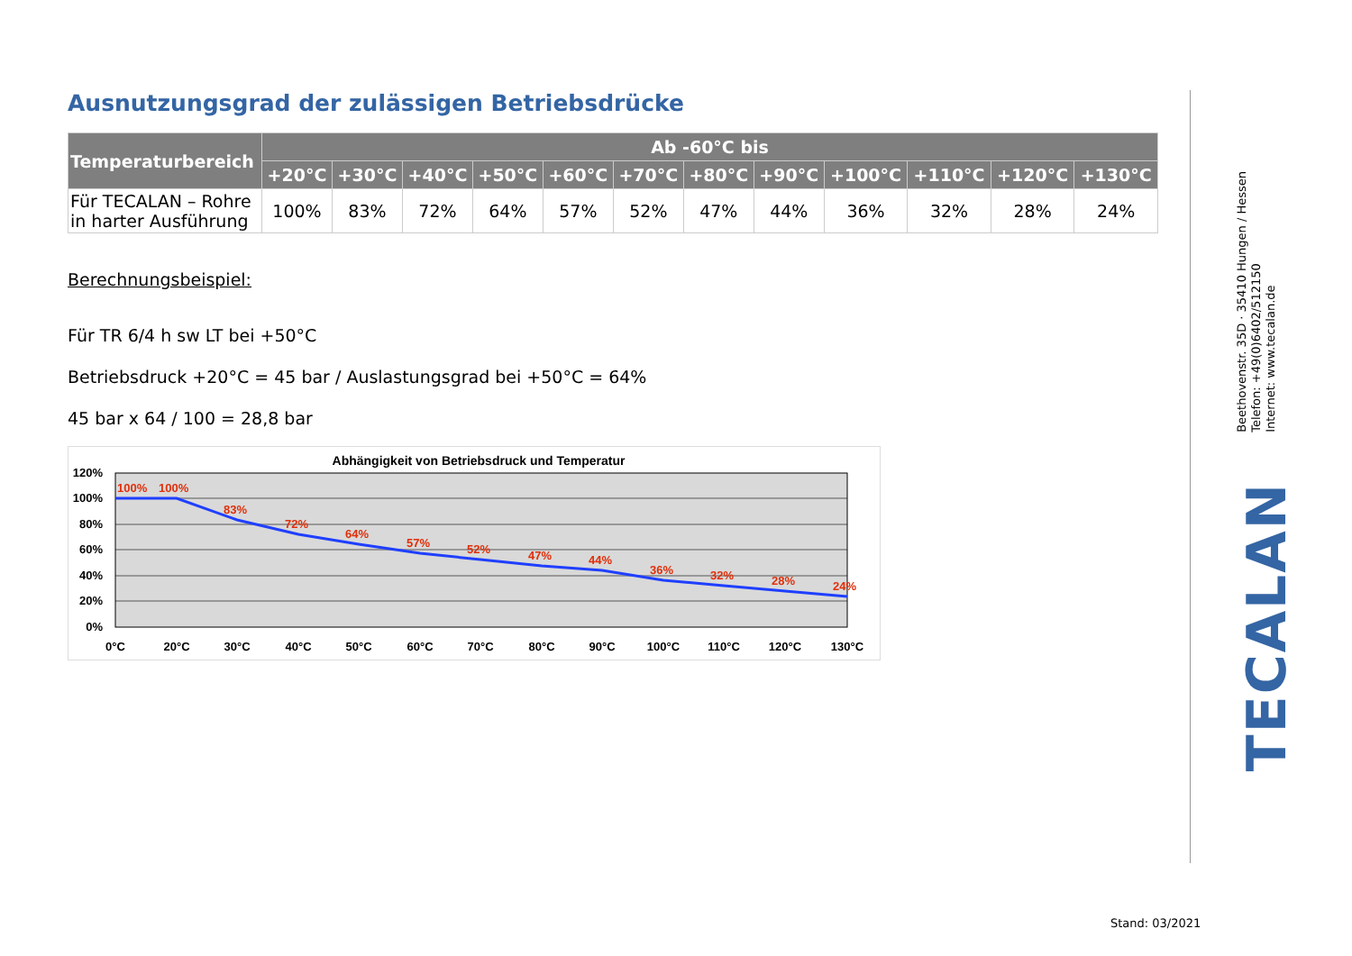Ausnutzungsgrad der zulässigen Betriebsdrücke
| Temperaturbereich | Ab -60°C bis | | | | | | | | | | | |
| --- | --- | --- | --- | --- | --- | --- | --- | --- | --- | --- | --- | --- |
| | +20°C | +30°C | +40°C | +50°C | +60°C | +70°C | +80°C | +90°C | +100°C | +110°C | +120°C | +130°C |
| Für TECALAN – Rohre in harter Ausführung | 100% | 83% | 72% | 64% | 57% | 52% | 47% | 44% | 36% | 32% | 28% | 24% |
Berechnungsbeispiel:
Für TR 6/4 h sw LT bei +50°C
Betriebsdruck +20°C = 45 bar / Auslastungsgrad bei +50°C = 64%
45 bar x 64 / 100 = 28,8 bar
Abhängigkeit von Betriebsdruck und Temperatur
100%
100%
83%
72%
64%
57%
52%
47%
44%
36%
32%
28%
24%
120%
100%
80%
60%
40%
20%
0%
0°C
20°C
30°C
40°C
50°C
60°C
70°C
80°C
90°C
100°C
110°C
120°C
130°C
Beethovenstr. 35D · 35410 Hungen / Hessen
Telefon: +49(0)6402/512150
Internet: www.tecalan.de
TECALAN
Stand: 03/2021